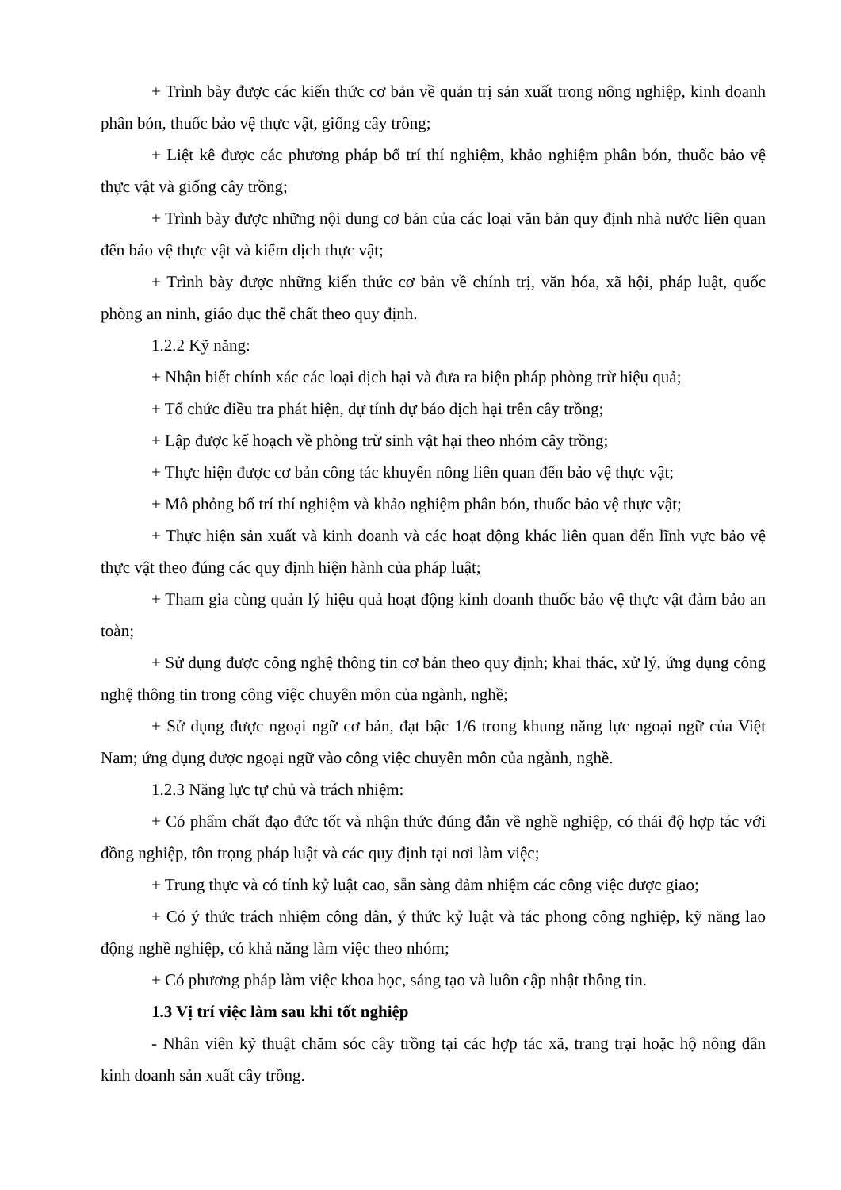+ Trình bày được các kiến thức cơ bản về quản trị sản xuất trong nông nghiệp, kinh doanh phân bón, thuốc bảo vệ thực vật, giống cây trồng;
+ Liệt kê được các phương pháp bố trí thí nghiệm, khảo nghiệm phân bón, thuốc bảo vệ thực vật và giống cây trồng;
+ Trình bày được những nội dung cơ bản của các loại văn bản quy định nhà nước liên quan đến bảo vệ thực vật và kiểm dịch thực vật;
+ Trình bày được những kiến thức cơ bản về chính trị, văn hóa, xã hội, pháp luật, quốc phòng an ninh, giáo dục thể chất theo quy định.
1.2.2 Kỹ năng:
+ Nhận biết chính xác các loại dịch hại và đưa ra biện pháp phòng trừ hiệu quả;
+ Tổ chức điều tra phát hiện, dự tính dự báo dịch hại trên cây trồng;
+ Lập được kế hoạch về phòng trừ sinh vật hại theo nhóm cây trồng;
+ Thực hiện được cơ bản công tác khuyến nông liên quan đến bảo vệ thực vật;
+ Mô phỏng bố trí thí nghiệm và khảo nghiệm phân bón, thuốc bảo vệ thực vật;
+ Thực hiện sản xuất và kinh doanh và các hoạt động khác liên quan đến lĩnh vực bảo vệ thực vật theo đúng các quy định hiện hành của pháp luật;
+ Tham gia cùng quản lý hiệu quả hoạt động kinh doanh thuốc bảo vệ thực vật đảm bảo an toàn;
+ Sử dụng được công nghệ thông tin cơ bản theo quy định; khai thác, xử lý, ứng dụng công nghệ thông tin trong công việc chuyên môn của ngành, nghề;
+ Sử dụng được ngoại ngữ cơ bản, đạt bậc 1/6 trong khung năng lực ngoại ngữ của Việt Nam; ứng dụng được ngoại ngữ vào công việc chuyên môn của ngành, nghề.
1.2.3 Năng lực tự chủ và trách nhiệm:
+ Có phẩm chất đạo đức tốt và nhận thức đúng đắn về nghề nghiệp, có thái độ hợp tác với đồng nghiệp, tôn trọng pháp luật và các quy định tại nơi làm việc;
+ Trung thực và có tính kỷ luật cao, sẵn sàng đảm nhiệm các công việc được giao;
+ Có ý thức trách nhiệm công dân, ý thức kỷ luật và tác phong công nghiệp, kỹ năng lao động nghề nghiệp, có khả năng làm việc theo nhóm;
+ Có phương pháp làm việc khoa học, sáng tạo và luôn cập nhật thông tin.
1.3 Vị trí việc làm sau khi tốt nghiệp
- Nhân viên kỹ thuật chăm sóc cây trồng tại các hợp tác xã, trang trại hoặc hộ nông dân kinh doanh sản xuất cây trồng.